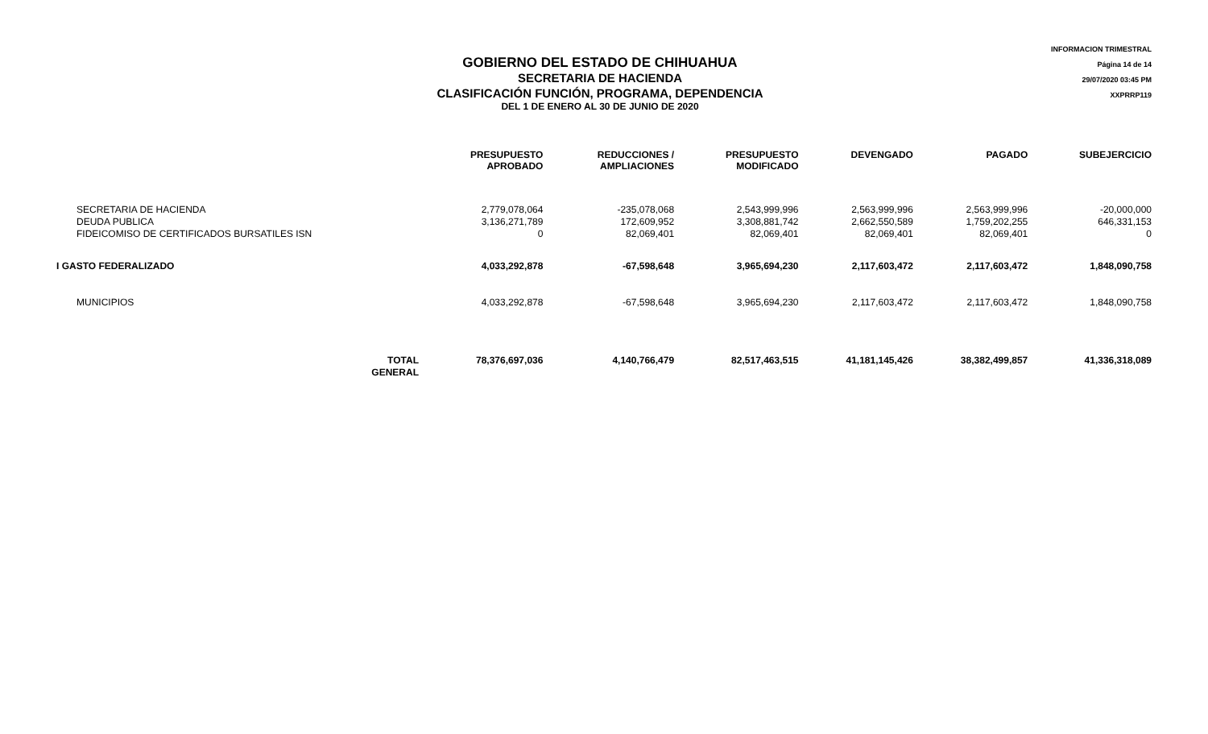GOBIERNO DEL ESTADO DE CHIHUAHUA
SECRETARIA DE HACIENDA
CLASIFICACIÓN FUNCIÓN, PROGRAMA, DEPENDENCIA
DEL 1 DE ENERO AL 30 DE JUNIO DE 2020
INFORMACION TRIMESTRAL
Página 14 de 14
29/07/2020 03:45 PM
XXPRRP119
| | | PRESUPUESTO APROBADO | REDUCCIONES / AMPLIACIONES | PRESUPUESTO MODIFICADO | DEVENGADO | PAGADO | SUBEJERCICIO |
| --- | --- | --- | --- | --- | --- | --- | --- |
| SECRETARIA DE HACIENDA DEUDA PUBLICA FIDEICOMISO DE CERTIFICADOS BURSATILES ISN | | 2,779,078,064 3,136,271,789 0 | -235,078,068 172,609,952 82,069,401 | 2,543,999,996 3,308,881,742 82,069,401 | 2,563,999,996 2,662,550,589 82,069,401 | 2,563,999,996 1,759,202,255 82,069,401 | -20,000,000 646,331,153 0 |
| I GASTO FEDERALIZADO | | 4,033,292,878 | -67,598,648 | 3,965,694,230 | 2,117,603,472 | 2,117,603,472 | 1,848,090,758 |
| MUNICIPIOS | | 4,033,292,878 | -67,598,648 | 3,965,694,230 | 2,117,603,472 | 2,117,603,472 | 1,848,090,758 |
| | TOTAL GENERAL | 78,376,697,036 | 4,140,766,479 | 82,517,463,515 | 41,181,145,426 | 38,382,499,857 | 41,336,318,089 |